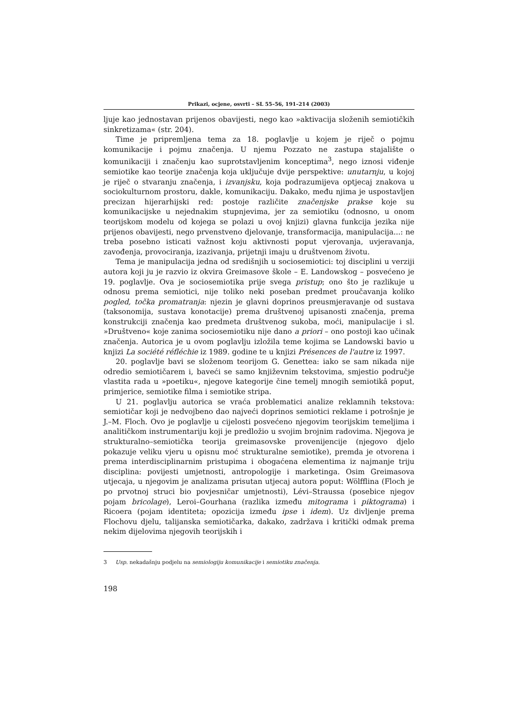Prikazi, ocjene, osvrti – SL 55–56, 191–214 (2003)
ljuje kao jednostavan prijenos obavijesti, nego kao »aktivacija složenih semiotičkih sinkretizama« (str. 204).
Time je pripremljena tema za 18. poglavlje u kojem je riječ o pojmu komunikacije i pojmu značenja. U njemu Pozzato ne zastupa stajalište o komunikaciji i značenju kao suprotstavljenim konceptima<sup>3</sup>, nego iznosi viđenje semiotike kao teorije značenja koja uključuje dvije perspektive: unutarnju, u kojoj je riječ o stvaranju značenja, i izvanjsku, koja podrazumijeva optjecaj znakova u sociokulturnom prostoru, dakle, komunikaciju. Dakako, među njima je uspostavljen precizan hijerarhijski red: postoje različite značenjske prakse koje su komunikacijske u nejednakim stupnjevima, jer za semiotiku (odnosno, u onom teorijskom modelu od kojega se polazi u ovoj knjizi) glavna funkcija jezika nije prijenos obavijesti, nego prvenstveno djelovanje, transformacija, manipulacija...: ne treba posebno isticati važnost koju aktivnosti poput vjerovanja, uvjeravanja, zavođenja, provociranja, izazivanja, prijetnji imaju u društvenom životu.
Tema je manipulacija jedna od središnjih u sociosemiotici: toj disciplini u verziji autora koji ju je razvio iz okvira Greimasove škole – E. Landowskog – posvećeno je 19. poglavlje. Ova je sociosemiotika prije svega pristup; ono što je razlikuje u odnosu prema semiotici, nije toliko neki poseban predmet proučavanja koliko pogled, točka promatranja: njezin je glavni doprinos preusmjeravanje od sustava (taksonomija, sustava konotacije) prema društvenoj upisanosti značenja, prema konstrukciji značenja kao predmeta društvenog sukoba, moći, manipulacije i sl. »Društveno« koje zanima sociosemiotiku nije dano a priori – ono postoji kao učinak značenja. Autorica je u ovom poglavlju izložila teme kojima se Landowski bavio u knjizi La société réfléchie iz 1989. godine te u knjizi Présences de l'autre iz 1997.
20. poglavlje bavi se složenom teorijom G. Genettea: iako se sam nikada nije odredio semiotičarem i, baveći se samo književnim tekstovima, smjestio područje vlastita rada u »poetiku«, njegove kategorije čine temelj mnogih semiotikâ poput, primjerice, semiotike filma i semiotike stripa.
U 21. poglavlju autorica se vraća problematici analize reklamnih tekstova: semiotičar koji je nedvojbeno dao najveći doprinos semiotici reklame i potrošnje je J.–M. Floch. Ovo je poglavlje u cijelosti posvećeno njegovim teorijskim temeljima i analitičkom instrumentariju koji je predložio u svojim brojnim radovima. Njegova je strukturalno–semiotička teorija greimasovske provenijencije (njegovo djelo pokazuje veliku vjeru u opisnu moć strukturalne semiotike), premda je otvorena i prema interdisciplinarnim pristupima i obogaćena elementima iz najmanje triju disciplina: povijesti umjetnosti, antropologije i marketinga. Osim Greimasova utjecaja, u njegovim je analizama prisutan utjecaj autora poput: Wölfflina (Floch je po prvotnoj struci bio povjesničar umjetnosti), Lévi–Straussa (posebice njegov pojam bricolage), Leroi–Gourhana (razlika između mitograma i piktograma) i Ricoera (pojam identiteta; opozicija između ipse i idem). Uz divljenje prema Flochovu djelu, talijanska semiotičarka, dakako, zadržava i kritički odmak prema nekim dijelovima njegovih teorijskih i
3 Usp. nekadašnju podjelu na semiologiju komunikacije i semiotiku značenja.
198